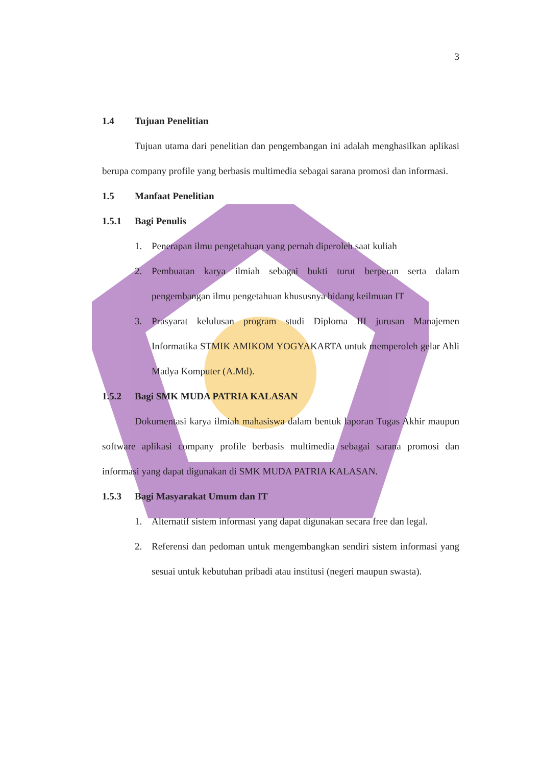3
1.4 Tujuan Penelitian
Tujuan utama dari penelitian dan pengembangan ini adalah menghasilkan aplikasi berupa company profile yang berbasis multimedia sebagai sarana promosi dan informasi.
1.5 Manfaat Penelitian
1.5.1 Bagi Penulis
1. Penerapan ilmu pengetahuan yang pernah diperoleh saat kuliah
2. Pembuatan karya ilmiah sebagai bukti turut berperan serta dalam pengembangan ilmu pengetahuan khususnya bidang keilmuan IT
3. Prasyarat kelulusan program studi Diploma III jurusan Manajemen Informatika STMIK AMIKOM YOGYAKARTA untuk memperoleh gelar Ahli Madya Komputer (A.Md).
1.5.2 Bagi SMK MUDA PATRIA KALASAN
Dokumentasi karya ilmiah mahasiswa dalam bentuk laporan Tugas Akhir maupun software aplikasi company profile berbasis multimedia sebagai sarana promosi dan informasi yang dapat digunakan di SMK MUDA PATRIA KALASAN.
1.5.3 Bagi Masyarakat Umum dan IT
1. Alternatif sistem informasi yang dapat digunakan secara free dan legal.
2. Referensi dan pedoman untuk mengembangkan sendiri sistem informasi yang sesuai untuk kebutuhan pribadi atau institusi (negeri maupun swasta).